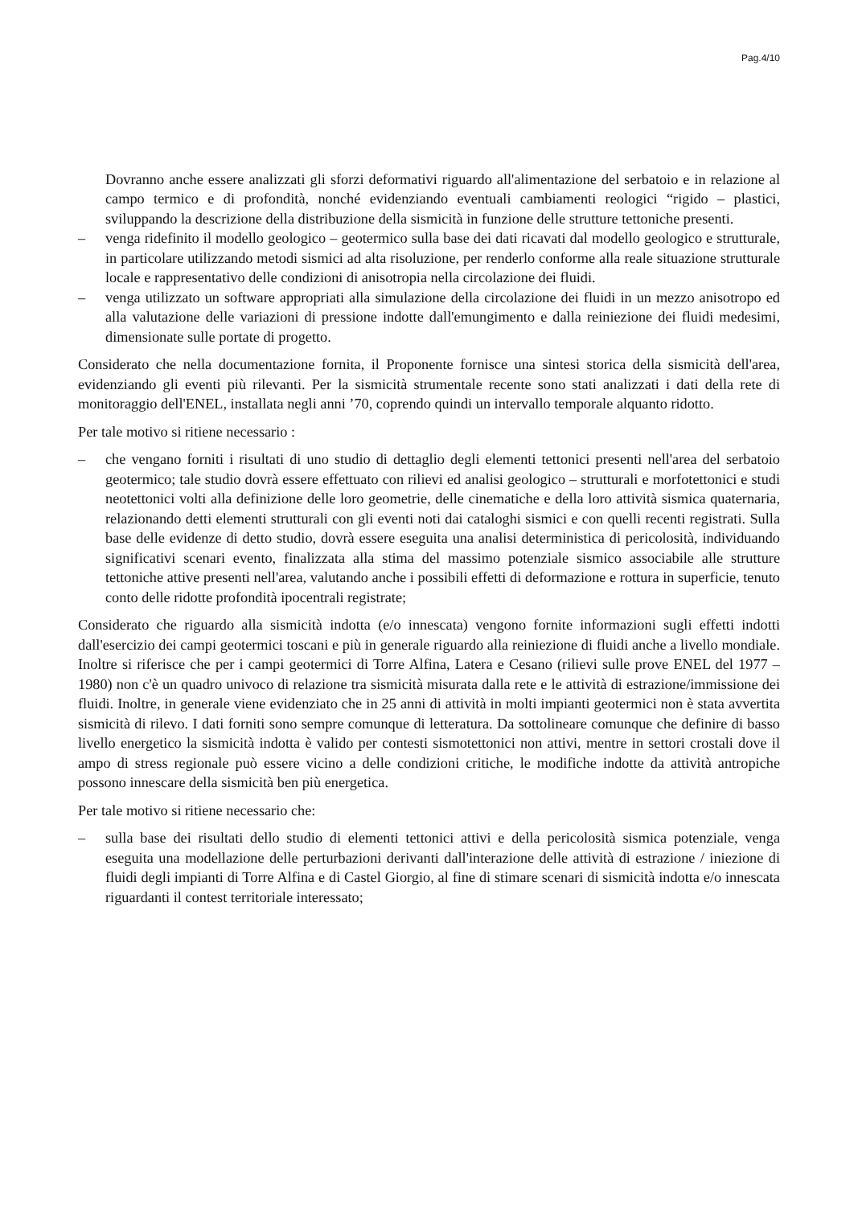Pag.4/10
Dovranno anche essere analizzati gli sforzi deformativi riguardo all'alimentazione del serbatoio e in relazione al campo termico e di profondità, nonché evidenziando eventuali cambiamenti reologici “rigido – plastici, sviluppando la descrizione della distribuzione della sismicità in funzione delle strutture tettoniche presenti.
– venga ridefinito il modello geologico – geotermico sulla base dei dati ricavati dal modello geologico e strutturale, in particolare utilizzando metodi sismici ad alta risoluzione, per renderlo conforme alla reale situazione strutturale locale e rappresentativo delle condizioni di anisotropia nella circolazione dei fluidi.
– venga utilizzato un software appropriati alla simulazione della circolazione dei fluidi in un mezzo anisotropo ed alla valutazione delle variazioni di pressione indotte dall'emungimento e dalla reiniezione dei fluidi medesimi, dimensionate sulle portate di progetto.
Considerato che nella documentazione fornita, il Proponente fornisce una sintesi storica della sismicità dell'area, evidenziando gli eventi più rilevanti. Per la sismicità strumentale recente sono stati analizzati i dati della rete di monitoraggio dell'ENEL, installata negli anni ’70, coprendo quindi un intervallo temporale alquanto ridotto.
Per tale motivo si ritiene necessario :
– che vengano forniti i risultati di uno studio di dettaglio degli elementi tettonici presenti nell'area del serbatoio geotermico; tale studio dovrà essere effettuato con rilievi ed analisi geologico – strutturali e morfotettonici e studi neotettonici volti alla definizione delle loro geometrie, delle cinematiche e della loro attività sismica quaternaria, relazionando detti elementi strutturali con gli eventi noti dai cataloghi sismici e con quelli recenti registrati. Sulla base delle evidenze di detto studio, dovrà essere eseguita una analisi deterministica di pericolosità, individuando significativi scenari evento, finalizzata alla stima del massimo potenziale sismico associabile alle strutture tettoniche attive presenti nell'area, valutando anche i possibili effetti di deformazione e rottura in superficie, tenuto conto delle ridotte profondità ipocentrali registrate;
Considerato che riguardo alla sismicità indotta (e/o innescata) vengono fornite informazioni sugli effetti indotti dall'esercizio dei campi geotermici toscani e più in generale riguardo alla reiniezione di fluidi anche a livello mondiale. Inoltre si riferisce che per i campi geotermici di Torre Alfina, Latera e Cesano (rilievi sulle prove ENEL del 1977 – 1980) non c'è un quadro univoco di relazione tra sismicità misurata dalla rete e le attività di estrazione/immissione dei fluidi. Inoltre, in generale viene evidenziato che in 25 anni di attività in molti impianti geotermici non è stata avvertita sismicità di rilevo. I dati forniti sono sempre comunque di letteratura. Da sottolineare comunque che definire di basso livello energetico la sismicità indotta è valido per contesti sismotettonici non attivi, mentre in settori crostali dove il ampo di stress regionale può essere vicino a delle condizioni critiche, le modifiche indotte da attività antropiche possono innescare della sismicità ben più energetica.
Per tale motivo si ritiene necessario che:
– sulla base dei risultati dello studio di elementi tettonici attivi e della pericolosità sismica potenziale, venga eseguita una modellazione delle perturbazioni derivanti dall'interazione delle attività di estrazione / iniezione di fluidi degli impianti di Torre Alfina e di Castel Giorgio, al fine di stimare scenari di sismicità indotta e/o innescata riguardanti il contest territoriale interessato;